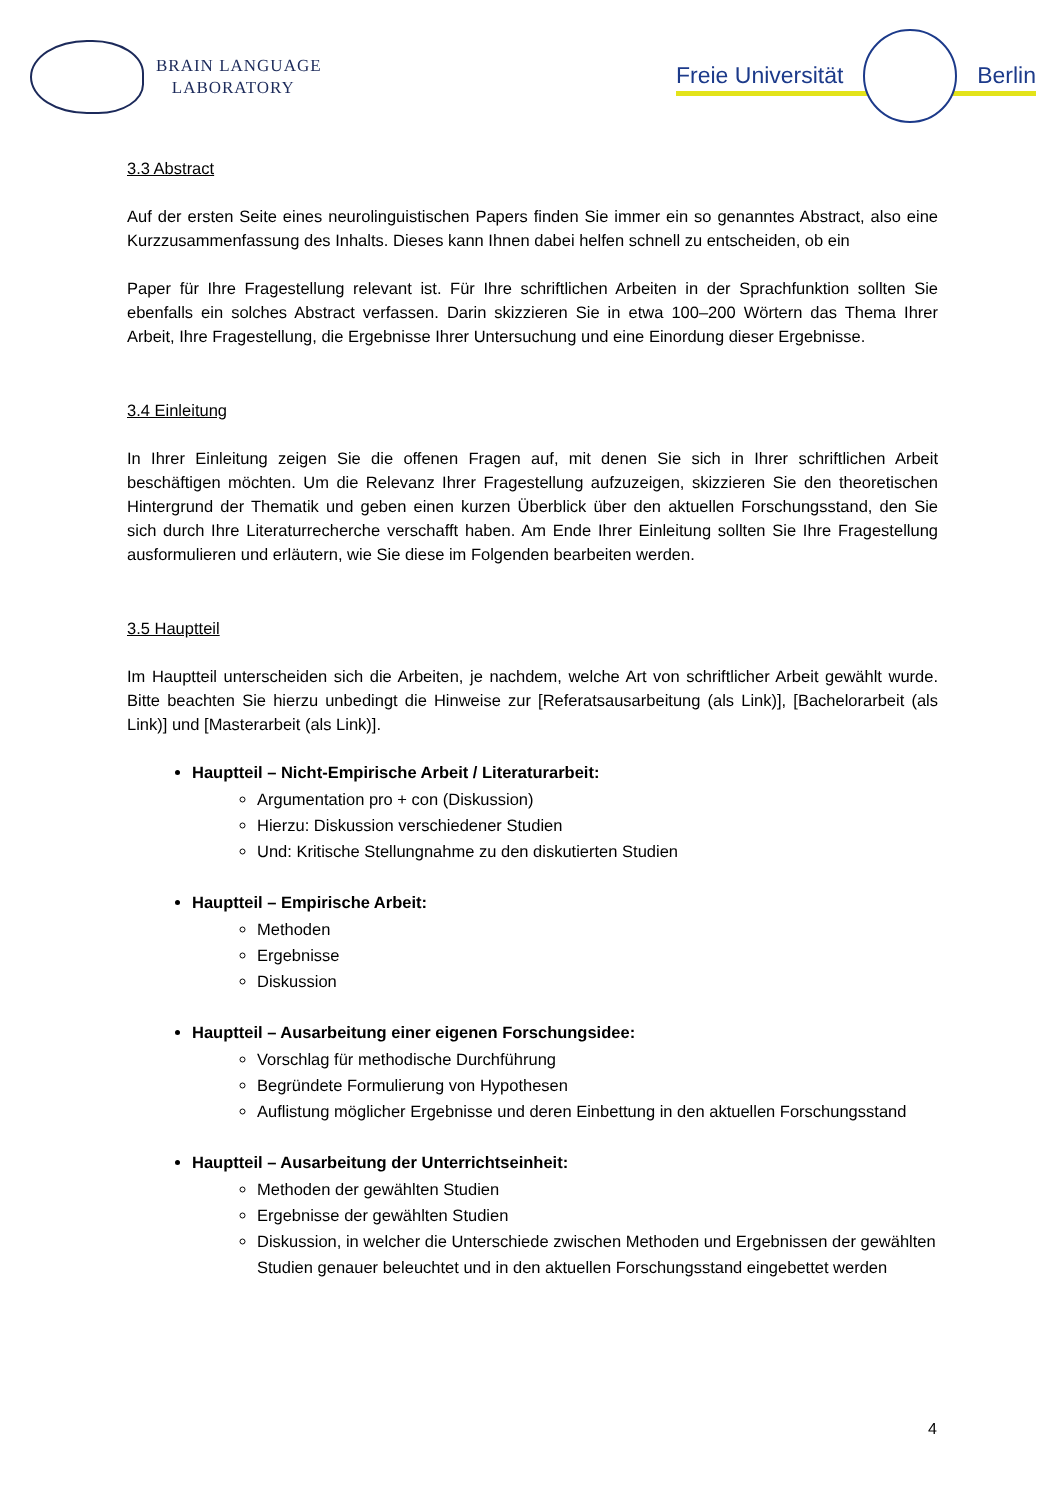BRAIN LANGUAGE
LABORATORY
Freie Universität Berlin
3.3 Abstract
Auf der ersten Seite eines neurolinguistischen Papers finden Sie immer ein so genanntes Abstract, also eine Kurzzusammenfassung des Inhalts. Dieses kann Ihnen dabei helfen schnell zu entscheiden, ob ein
Paper für Ihre Fragestellung relevant ist. Für Ihre schriftlichen Arbeiten in der Sprachfunktion sollten Sie ebenfalls ein solches Abstract verfassen. Darin skizzieren Sie in etwa 100–200 Wörtern das Thema Ihrer Arbeit, Ihre Fragestellung, die Ergebnisse Ihrer Untersuchung und eine Einordung dieser Ergebnisse.
3.4 Einleitung
In Ihrer Einleitung zeigen Sie die offenen Fragen auf, mit denen Sie sich in Ihrer schriftlichen Arbeit beschäftigen möchten. Um die Relevanz Ihrer Fragestellung aufzuzeigen, skizzieren Sie den theoretischen Hintergrund der Thematik und geben einen kurzen Überblick über den aktuellen Forschungsstand, den Sie sich durch Ihre Literaturrecherche verschafft haben. Am Ende Ihrer Einleitung sollten Sie Ihre Fragestellung ausformulieren und erläutern, wie Sie diese im Folgenden bearbeiten werden.
3.5 Hauptteil
Im Hauptteil unterscheiden sich die Arbeiten, je nachdem, welche Art von schriftlicher Arbeit gewählt wurde. Bitte beachten Sie hierzu unbedingt die Hinweise zur [Referatsausarbeitung (als Link)], [Bachelorarbeit (als Link)] und [Masterarbeit (als Link)].
Hauptteil – Nicht-Empirische Arbeit / Literaturarbeit:
Argumentation pro + con (Diskussion)
Hierzu: Diskussion verschiedener Studien
Und: Kritische Stellungnahme zu den diskutierten Studien
Hauptteil – Empirische Arbeit:
Methoden
Ergebnisse
Diskussion
Hauptteil – Ausarbeitung einer eigenen Forschungsidee:
Vorschlag für methodische Durchführung
Begründete Formulierung von Hypothesen
Auflistung möglicher Ergebnisse und deren Einbettung in den aktuellen Forschungsstand
Hauptteil – Ausarbeitung der Unterrichtseinheit:
Methoden der gewählten Studien
Ergebnisse der gewählten Studien
Diskussion, in welcher die Unterschiede zwischen Methoden und Ergebnissen der gewählten Studien genauer beleuchtet und in den aktuellen Forschungsstand eingebettet werden
4